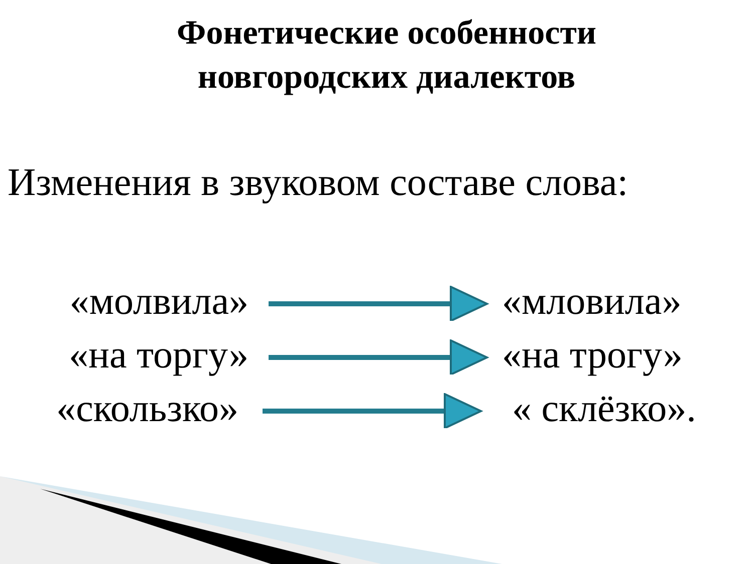Фонетические особенности
новгородских диалектов
Изменения в звуковом составе слова:
«молвила» «мловила»
«на торгу» «на трогу»
«скользко» « склёзко».